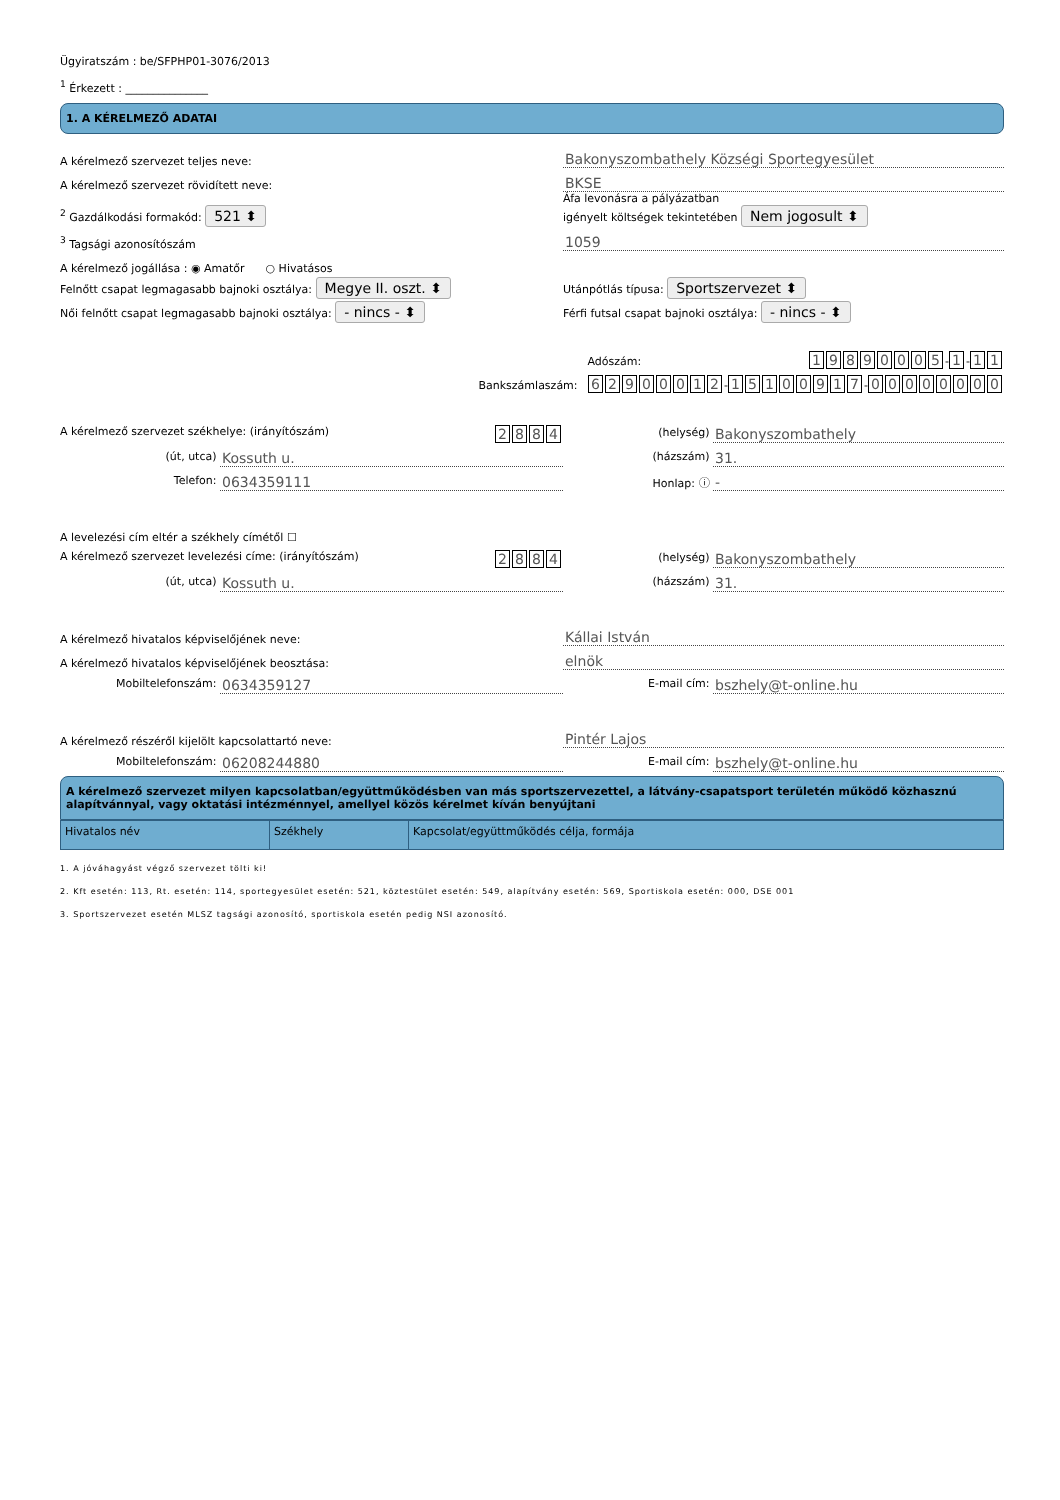Ügyiratszám : be/SFPHP01-3076/2013
<sup>1</sup> Érkezett : _______________
1. A KÉRELMEZŐ ADATAI
A kérelmező szervezet teljes neve:
Bakonyszombathely Községi Sportegyesület
A kérelmező szervezet rövidített neve:
BKSE
<sup>2</sup> Gazdálkodási formakód: 521 ⬍
Áfa levonásra a pályázatban
igényelt költségek tekintetében Nem jogosult ⬍
<sup>3</sup> Tagsági azonosítószám
1059
A kérelmező jogállása : ◉ Amatőr ○ Hivatásos
Felnőtt csapat legmagasabb bajnoki osztálya: Megye II. oszt. ⬍
Utánpótlás típusa: Sportszervezet ⬍
Női felnőtt csapat legmagasabb bajnoki osztálya: - nincs - ⬍
Férfi futsal csapat bajnoki osztálya: - nincs - ⬍
Adószám: 19890005 - 1 - 1 1
Bankszámlaszám: 62900012 - 15100917 - 00000000
A kérelmező szervezet székhelye: (irányítószám) 2884
(helység) Bakonyszombathely
(út, utca) Kossuth u.
(házszám) 31.
Telefon: 0634359111
Honlap: ⓘ -
A levelezési cím eltér a székhely címétől ☐
A kérelmező szervezet levelezési címe: (irányítószám) 2884
(helység) Bakonyszombathely
(út, utca) Kossuth u.
(házszám) 31.
A kérelmező hivatalos képviselőjének neve:
Kállai István
A kérelmező hivatalos képviselőjének beosztása:
elnök
Mobiltelefonszám: 0634359127
E-mail cím: bszhely@t-online.hu
A kérelmező részéről kijelölt kapcsolattartó neve:
Pintér Lajos
Mobiltelefonszám: 06208244880
E-mail cím: bszhely@t-online.hu
A kérelmező szervezet milyen kapcsolatban/együttműködésben van más sportszervezettel, a látvány-csapatsport területén működő közhasznú alapítvánnyal, vagy oktatási intézménnyel, amellyel közös kérelmet kíván benyújtani
| Hivatalos név | Székhely | Kapcsolat/együttműködés célja, formája |
1. A jóváhagyást végző szervezet tölti ki!
2. Kft esetén: 113, Rt. esetén: 114, sportegyesület esetén: 521, köztestület esetén: 549, alapítvány esetén: 569, Sportiskola esetén: 000, DSE 001
3. Sportszervezet esetén MLSZ tagsági azonosító, sportiskola esetén pedig NSI azonosító.